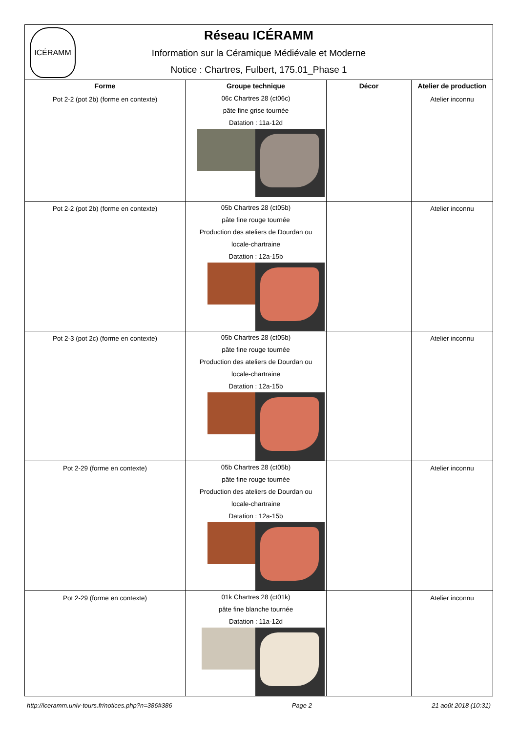| ICÉRAMM Réseau ICÉRAMM Information sur la Céramique Médiévale et Moderne Notice : Chartres, Fulbert, 175.01_Phase 1 | | | |
| Forme | Groupe technique | Décor | Atelier de production |
| Pot 2-2 (pot 2b) (forme en contexte) | 06c Chartres 28 (ct06c) pâte fine grise tournée Datation : 11a-12d | | Atelier inconnu |
| Pot 2-2 (pot 2b) (forme en contexte) | 05b Chartres 28 (ct05b) pâte fine rouge tournée Production des ateliers de Dourdan ou locale-chartraine Datation : 12a-15b | | Atelier inconnu |
| Pot 2-3 (pot 2c) (forme en contexte) | 05b Chartres 28 (ct05b) pâte fine rouge tournée Production des ateliers de Dourdan ou locale-chartraine Datation : 12a-15b | | Atelier inconnu |
| Pot 2-29 (forme en contexte) | 05b Chartres 28 (ct05b) pâte fine rouge tournée Production des ateliers de Dourdan ou locale-chartraine Datation : 12a-15b | | Atelier inconnu |
| Pot 2-29 (forme en contexte) | 01k Chartres 28 (ct01k) pâte fine blanche tournée Datation : 11a-12d | | Atelier inconnu |
http://iceramm.univ-tours.fr/notices.php?n=386#386 Page 2 21 août 2018 (10:31)